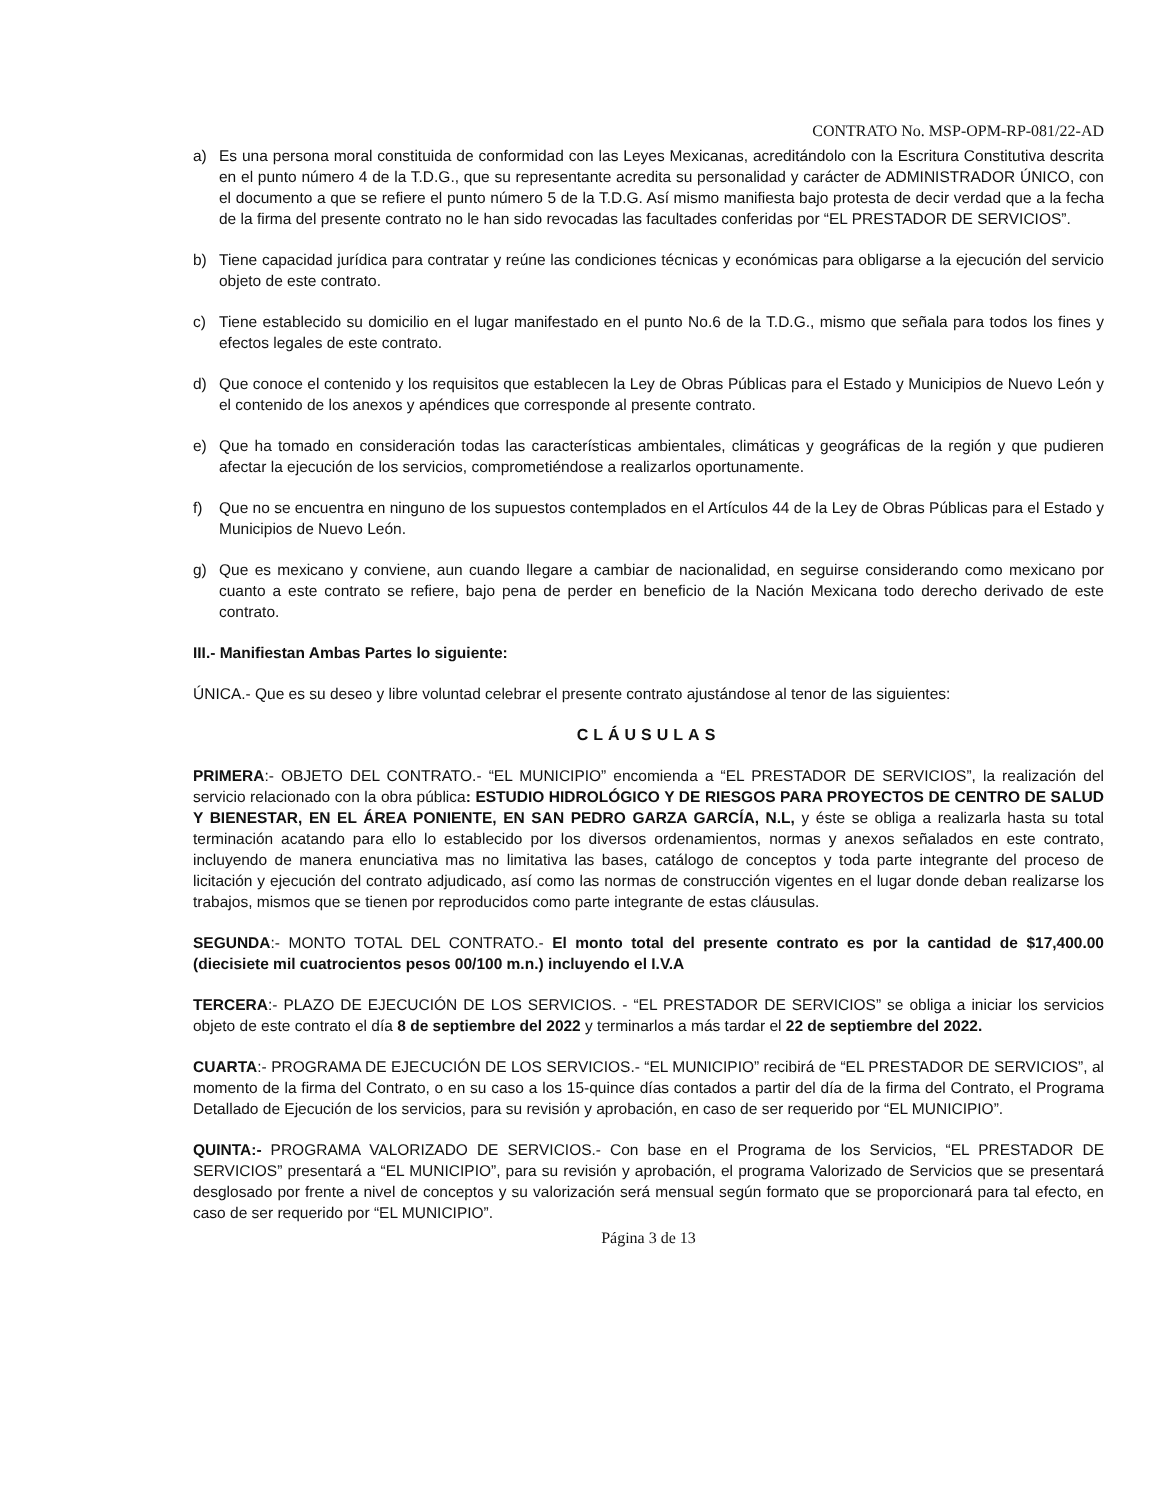CONTRATO No. MSP-OPM-RP-081/22-AD
a) Es una persona moral constituida de conformidad con las Leyes Mexicanas, acreditándolo con la Escritura Constitutiva descrita en el punto número 4 de la T.D.G., que su representante acredita su personalidad y carácter de ADMINISTRADOR ÚNICO, con el documento a que se refiere el punto número 5 de la T.D.G. Así mismo manifiesta bajo protesta de decir verdad que a la fecha de la firma del presente contrato no le han sido revocadas las facultades conferidas por “EL PRESTADOR DE SERVICIOS”.
b) Tiene capacidad jurídica para contratar y reúne las condiciones técnicas y económicas para obligarse a la ejecución del servicio objeto de este contrato.
c) Tiene establecido su domicilio en el lugar manifestado en el punto No.6 de la T.D.G., mismo que señala para todos los fines y efectos legales de este contrato.
d) Que conoce el contenido y los requisitos que establecen la Ley de Obras Públicas para el Estado y Municipios de Nuevo León y el contenido de los anexos y apéndices que corresponde al presente contrato.
e) Que ha tomado en consideración todas las características ambientales, climáticas y geográficas de la región y que pudieren afectar la ejecución de los servicios, comprometiéndose a realizarlos oportunamente.
f) Que no se encuentra en ninguno de los supuestos contemplados en el Artículos 44 de la Ley de Obras Públicas para el Estado y Municipios de Nuevo León.
g) Que es mexicano y conviene, aun cuando llegare a cambiar de nacionalidad, en seguirse considerando como mexicano por cuanto a este contrato se refiere, bajo pena de perder en beneficio de la Nación Mexicana todo derecho derivado de este contrato.
III.- Manifiestan Ambas Partes lo siguiente:
ÚNICA.- Que es su deseo y libre voluntad celebrar el presente contrato ajustándose al tenor de las siguientes:
CLÁUSULAS
PRIMERA:- OBJETO DEL CONTRATO.- “EL MUNICIPIO” encomienda a “EL PRESTADOR DE SERVICIOS”, la realización del servicio relacionado con la obra pública: ESTUDIO HIDROLÓGICO Y DE RIESGOS PARA PROYECTOS DE CENTRO DE SALUD Y BIENESTAR, EN EL ÁREA PONIENTE, EN SAN PEDRO GARZA GARCÍA, N.L, y éste se obliga a realizarla hasta su total terminación acatando para ello lo establecido por los diversos ordenamientos, normas y anexos señalados en este contrato, incluyendo de manera enunciativa mas no limitativa las bases, catálogo de conceptos y toda parte integrante del proceso de licitación y ejecución del contrato adjudicado, así como las normas de construcción vigentes en el lugar donde deban realizarse los trabajos, mismos que se tienen por reproducidos como parte integrante de estas cláusulas.
SEGUNDA:- MONTO TOTAL DEL CONTRATO.- El monto total del presente contrato es por la cantidad de $17,400.00 (diecisiete mil cuatrocientos pesos 00/100 m.n.) incluyendo el I.V.A
TERCERA:- PLAZO DE EJECUCIÓN DE LOS SERVICIOS. - “EL PRESTADOR DE SERVICIOS” se obliga a iniciar los servicios objeto de este contrato el día 8 de septiembre del 2022 y terminarlos a más tardar el 22 de septiembre del 2022.
CUARTA:- PROGRAMA DE EJECUCIÓN DE LOS SERVICIOS.- “EL MUNICIPIO” recibirá de “EL PRESTADOR DE SERVICIOS”, al momento de la firma del Contrato, o en su caso a los 15-quince días contados a partir del día de la firma del Contrato, el Programa Detallado de Ejecución de los servicios, para su revisión y aprobación, en caso de ser requerido por “EL MUNICIPIO”.
QUINTA:- PROGRAMA VALORIZADO DE SERVICIOS.- Con base en el Programa de los Servicios, “EL PRESTADOR DE SERVICIOS” presentará a “EL MUNICIPIO”, para su revisión y aprobación, el programa Valorizado de Servicios que se presentará desglosado por frente a nivel de conceptos y su valorización será mensual según formato que se proporcionará para tal efecto, en caso de ser requerido por “EL MUNICIPIO”.
Página 3 de 13